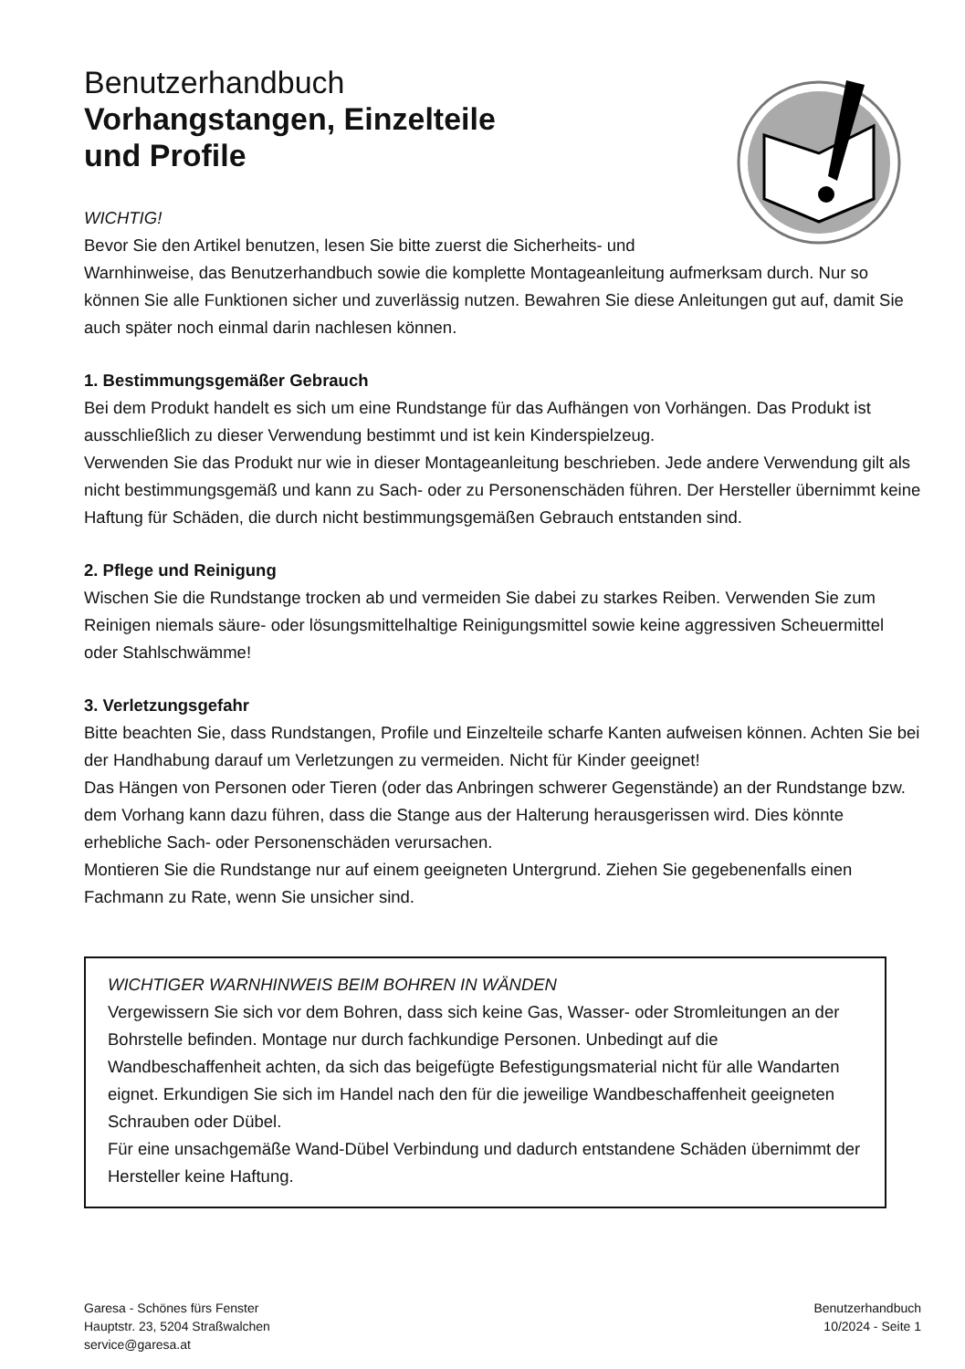Benutzerhandbuch
Vorhangstangen, Einzelteile
und Profile
WICHTIG!
Bevor Sie den Artikel benutzen, lesen Sie bitte zuerst die Sicherheits- und
Warnhinweise, das Benutzerhandbuch sowie die komplette Montageanleitung aufmerksam durch. Nur so können Sie alle Funktionen sicher und zuverlässig nutzen. Bewahren Sie diese Anleitungen gut auf, damit Sie auch später noch einmal darin nachlesen können.
1. Bestimmungsgemäßer Gebrauch
Bei dem Produkt handelt es sich um eine Rundstange für das Aufhängen von Vorhängen. Das Produkt ist ausschließlich zu dieser Verwendung bestimmt und ist kein Kinderspielzeug.
Verwenden Sie das Produkt nur wie in dieser Montageanleitung beschrieben. Jede andere Verwendung gilt als nicht bestimmungsgemäß und kann zu Sach- oder zu Personenschäden führen. Der Hersteller übernimmt keine Haftung für Schäden, die durch nicht bestimmungsgemäßen Gebrauch entstanden sind.
2. Pflege und Reinigung
Wischen Sie die Rundstange trocken ab und vermeiden Sie dabei zu starkes Reiben. Verwenden Sie zum Reinigen niemals säure- oder lösungsmittelhaltige Reinigungsmittel sowie keine aggressiven Scheuermittel oder Stahlschwämme!
3. Verletzungsgefahr
Bitte beachten Sie, dass Rundstangen, Profile und Einzelteile scharfe Kanten aufweisen können. Achten Sie bei der Handhabung darauf um Verletzungen zu vermeiden. Nicht für Kinder geeignet!
Das Hängen von Personen oder Tieren (oder das Anbringen schwerer Gegenstände) an der Rundstange bzw. dem Vorhang kann dazu führen, dass die Stange aus der Halterung herausgerissen wird. Dies könnte erhebliche Sach- oder Personenschäden verursachen.
Montieren Sie die Rundstange nur auf einem geeigneten Untergrund. Ziehen Sie gegebenenfalls einen Fachmann zu Rate, wenn Sie unsicher sind.
WICHTIGER WARNHINWEIS BEIM BOHREN IN WÄNDEN
Vergewissern Sie sich vor dem Bohren, dass sich keine Gas, Wasser- oder Stromleitungen an der Bohrstelle befinden. Montage nur durch fachkundige Personen. Unbedingt auf die Wandbeschaffenheit achten, da sich das beigefügte Befestigungsmaterial nicht für alle Wandarten eignet. Erkundigen Sie sich im Handel nach den für die jeweilige Wandbeschaffenheit geeigneten Schrauben oder Dübel.
Für eine unsachgemäße Wand-Dübel Verbindung und dadurch entstandene Schäden übernimmt der Hersteller keine Haftung.
Garesa - Schönes fürs Fenster
Hauptstr. 23, 5204 Straßwalchen
service@garesa.at
Benutzerhandbuch
10/2024 - Seite 1